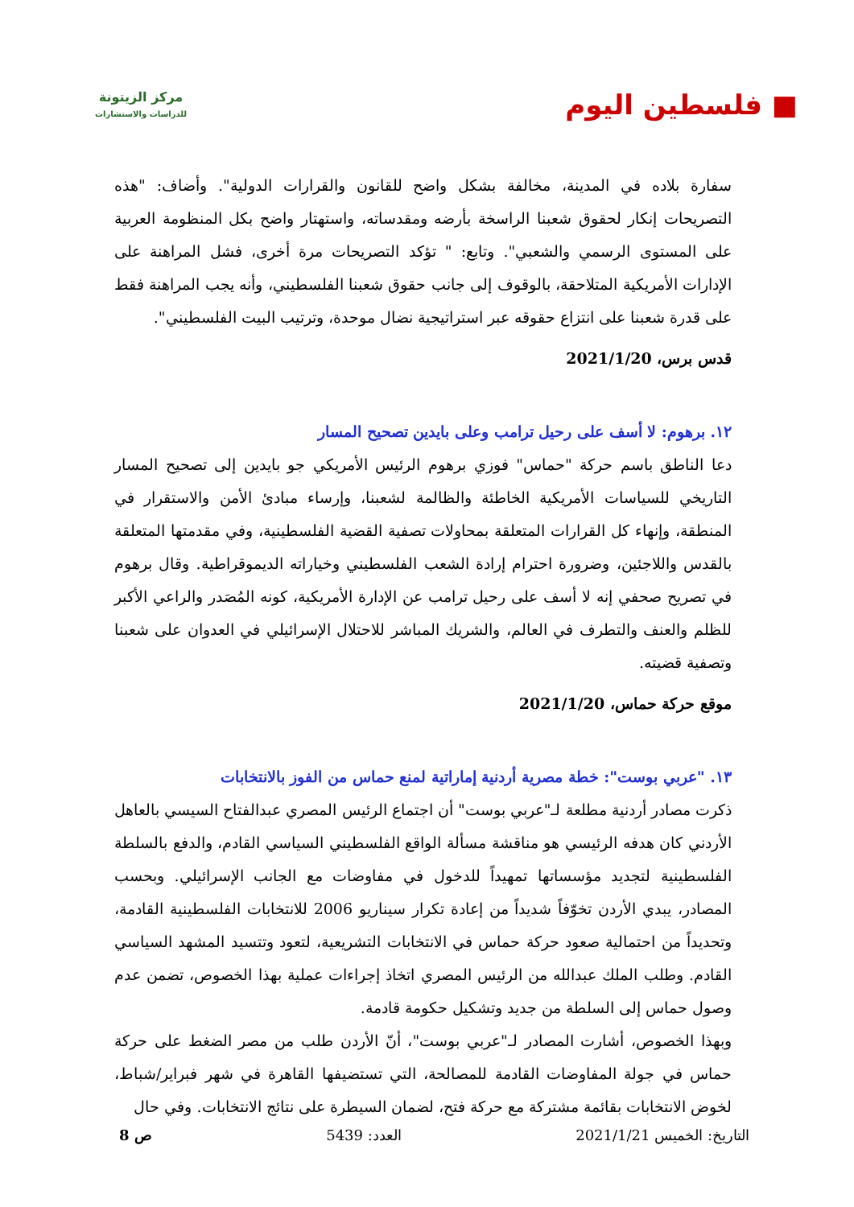■ فلسطين اليوم
مركز الزيتونة
للدراسات والاستشارات
سفارة بلاده في المدينة، مخالفة بشكل واضح للقانون والقرارات الدولية". وأضاف: "هذه التصريحات إنكار لحقوق شعبنا الراسخة بأرضه ومقدساته، واستهتار واضح بكل المنظومة العربية على المستوى الرسمي والشعبي". وتابع: " تؤكد التصريحات مرة أخرى، فشل المراهنة على الإدارات الأمريكية المتلاحقة، بالوقوف إلى جانب حقوق شعبنا الفلسطيني، وأنه يجب المراهنة فقط على قدرة شعبنا على انتزاع حقوقه عبر استراتيجية نضال موحدة، وترتيب البيت الفلسطيني".
قدس برس، 2021/1/20
١٢. برهوم: لا أسف على رحيل ترامب وعلى بايدين تصحيح المسار
دعا الناطق باسم حركة "حماس" فوزي برهوم الرئيس الأمريكي جو بايدين إلى تصحيح المسار التاريخي للسياسات الأمريكية الخاطئة والظالمة لشعبنا، وإرساء مبادئ الأمن والاستقرار في المنطقة، وإنهاء كل القرارات المتعلقة بمحاولات تصفية القضية الفلسطينية، وفي مقدمتها المتعلقة بالقدس واللاجئين، وضرورة احترام إرادة الشعب الفلسطيني وخياراته الديموقراطية. وقال برهوم في تصريح صحفي إنه لا أسف على رحيل ترامب عن الإدارة الأمريكية، كونه المُصَدر والراعي الأكبر للظلم والعنف والتطرف في العالم، والشريك المباشر للاحتلال الإسرائيلي في العدوان على شعبنا وتصفية قضيته.
موقع حركة حماس، 2021/1/20
١٣. "عربي بوست": خطة مصرية أردنية إماراتية لمنع حماس من الفوز بالانتخابات
ذكرت مصادر أردنية مطلعة لـ"عربي بوست" أن اجتماع الرئيس المصري عبدالفتاح السيسي بالعاهل الأردني كان هدفه الرئيسي هو مناقشة مسألة الواقع الفلسطيني السياسي القادم، والدفع بالسلطة الفلسطينية لتجديد مؤسساتها تمهيداً للدخول في مفاوضات مع الجانب الإسرائيلي. وبحسب المصادر، يبدي الأردن تخوّفاً شديداً من إعادة تكرار سيناريو 2006 للانتخابات الفلسطينية القادمة، وتحديداً من احتمالية صعود حركة حماس في الانتخابات التشريعية، لتعود وتتسيد المشهد السياسي القادم. وطلب الملك عبدالله من الرئيس المصري اتخاذ إجراءات عملية بهذا الخصوص، تضمن عدم وصول حماس إلى السلطة من جديد وتشكيل حكومة قادمة.
وبهذا الخصوص، أشارت المصادر لـ"عربي بوست"، أنّ الأردن طلب من مصر الضغط على حركة حماس في جولة المفاوضات القادمة للمصالحة، التي تستضيفها القاهرة في شهر فبراير/شباط، لخوض الانتخابات بقائمة مشتركة مع حركة فتح، لضمان السيطرة على نتائج الانتخابات. وفي حال
التاريخ: الخميس 2021/1/21 العدد: 5439 ص 8